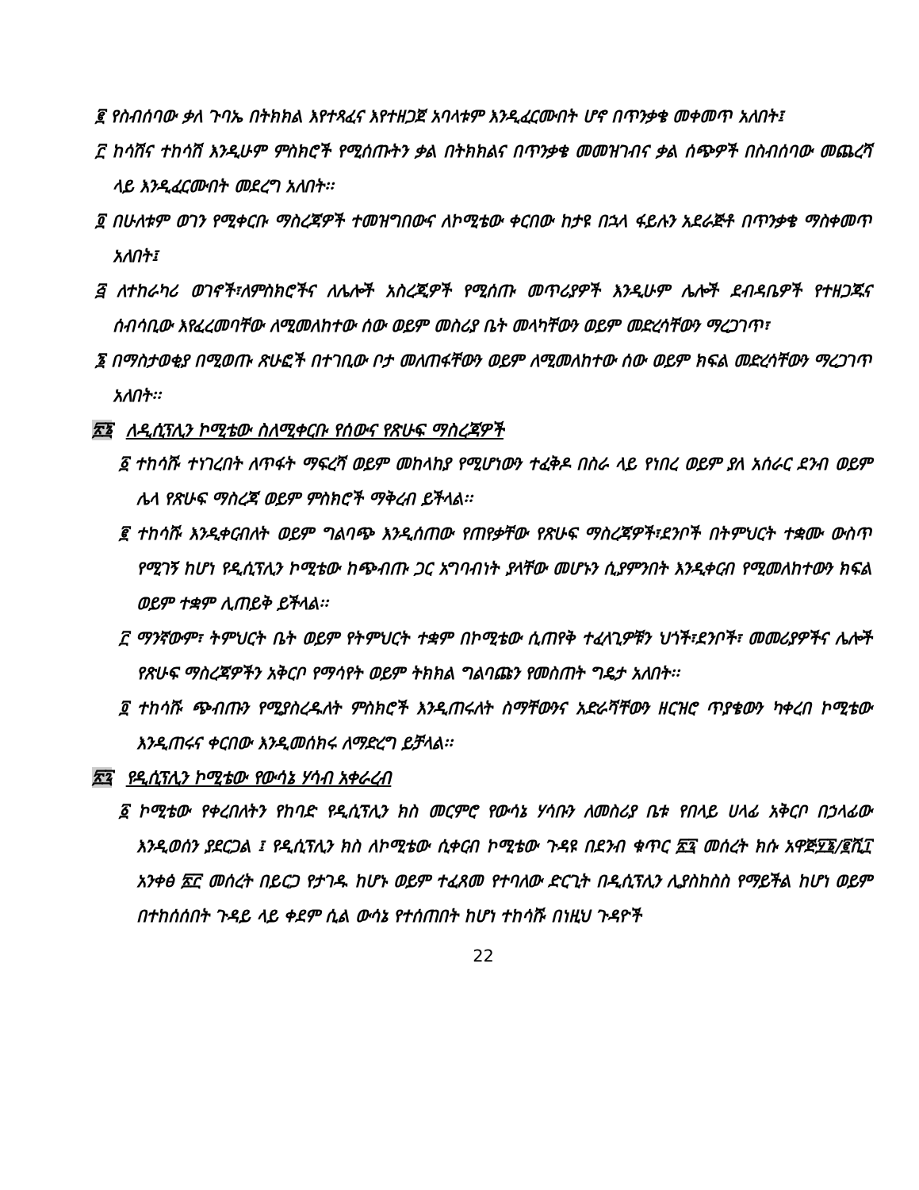፪ የስብሰባው ቃለ ጉባኤ በትክክል እየተጻፈና እየተዘጋጀ አባላቱም እንዲፈርሙበት ሆኖ በጥንቃቄ መቀመጥ አለበት፤
፫ ከሳሽና ተከሳሽ እንዲሁም ምስክሮች የሚሰጡትን ቃል በትክክልና በጥንቃቄ መመዝገብና ቃል ሰጭዎች በስብሰባው መጨረሻ ላይ እንዲፈርሙበት መደረግ አለበት፡፡
፬ በሁለቱም ወገን የሚቀርቡ ማስረጃዎች ተመዝግበውና ለኮሚቴው ቀርበው ከታዩ በኋላ ፋይሉን አደራጅቶ በጥንቃቄ ማስቀመጥ አለበት፤
፭ ለተከራካሪ ወገኖች፣ለምስክሮችና ለሌሎች አስረጂዎች የሚሰጡ መጥሪያዎች እንዲሁም ሌሎች ደብዳቤዎች የተዘጋጁና ሰብሳቢው እየፈረመባቸው ለሚመለከተው ሰው ወይም መስሪያ ቤት መላካቸውን ወይም መድረሳቸውን ማረጋገጥ፣
፮ በማስታወቂያ በሚወጡ ጽሁፎች በተገቢው ቦታ መለጠፋቸውን ወይም ለሚመለከተው ሰው ወይም ክፍል መድረሳቸውን ማረጋገጥ አለበት፡፡
፳፮ ለዲሲፕሊን ኮሚቴው ስለሚቀርቡ የሰውና የጽሁፍ ማስረጃዎች
፩ ተከሳሹ ተነገረበት ለጥፋት ማፍረሻ ወይም መከላከያ የሚሆነውን ተፈቅዶ በስራ ላይ የነበረ ወይም ያለ አሰራር ደንብ ወይም ሌላ የጽሁፍ ማስረጃ ወይም ምስክሮች ማቅረብ ይችላል፡፡
፪ ተከሳሹ እንዲቀርብለት ወይም ግልባጭ እንዲሰጠው የጠየቃቸው የጽሁፍ ማስረጃዎች፣ደንቦች በትምህርት ተቋሙ ውስጥ የሚገኝ ከሆነ የዲሲፕሊን ኮሚቴው ከጭብጡ ጋር አግባብነት ያላቸው መሆኑን ሲያምንበት እንዲቀርብ የሚመለከተውን ክፍል ወይም ተቋም ሊጠይቅ ይችላል፡፡
፫ ማንኛውም፣ ትምህርት ቤት ወይም የትምህርት ተቋም በኮሚቴው ሲጠየቅ ተፈላጊዎቹን ህጎች፣ደንቦች፣ መመሪያዎችና ሌሎች የጽሁፍ ማስረጃዎችን አቅርቦ የማሳየት ወይም ትክክል ግልባጩን የመስጠት ግዴታ አለበት፡፡
፬ ተከሳሹ ጭብጡን የሚያስረዱለት ምስክሮች እንዲጠሩለት ስማቸውንና አድራሻቸውን ዘርዝሮ ጥያቄውን ካቀረበ ኮሚቴው እንዲጠሩና ቀርበው እንዲመሰክሩ ለማድረግ ይቻላል፡፡
፳፯ የዲሲፕሊን ኮሚቴው የውሳኔ ሃሳብ አቀራረብ
፩ ኮሚቴው የቀረበለትን የከባድ የዲሲፕሊን ክስ መርምሮ የውሳኔ ሃሳቡን ለመስሪያ ቤቱ የበላይ ሀላፊ አቅርቦ በኃላፊው እንዲወሰን ያደርጋል ፤ የዲሲፕሊን ክስ ለኮሚቴው ሲቀርብ ኮሚቴው ጉዳዩ በደንብ ቁጥር ፳፯ መሰረት ክሱ አዋጅ፶፮/፪ሺ፲ አንቀፅ ፳፫ መሰረት በይርጋ የታገዱ ከሆኑ ወይም ተፈጸመ የተባለው ድርጊት በዲሲፕሊን ሊያስከስስ የማይችል ከሆነ ወይም በተከሰሰበት ጉዳይ ላይ ቀደም ሲል ውሳኔ የተሰጠበት ከሆነ ተከሳሹ በነዚህ ጉዳዮች
22